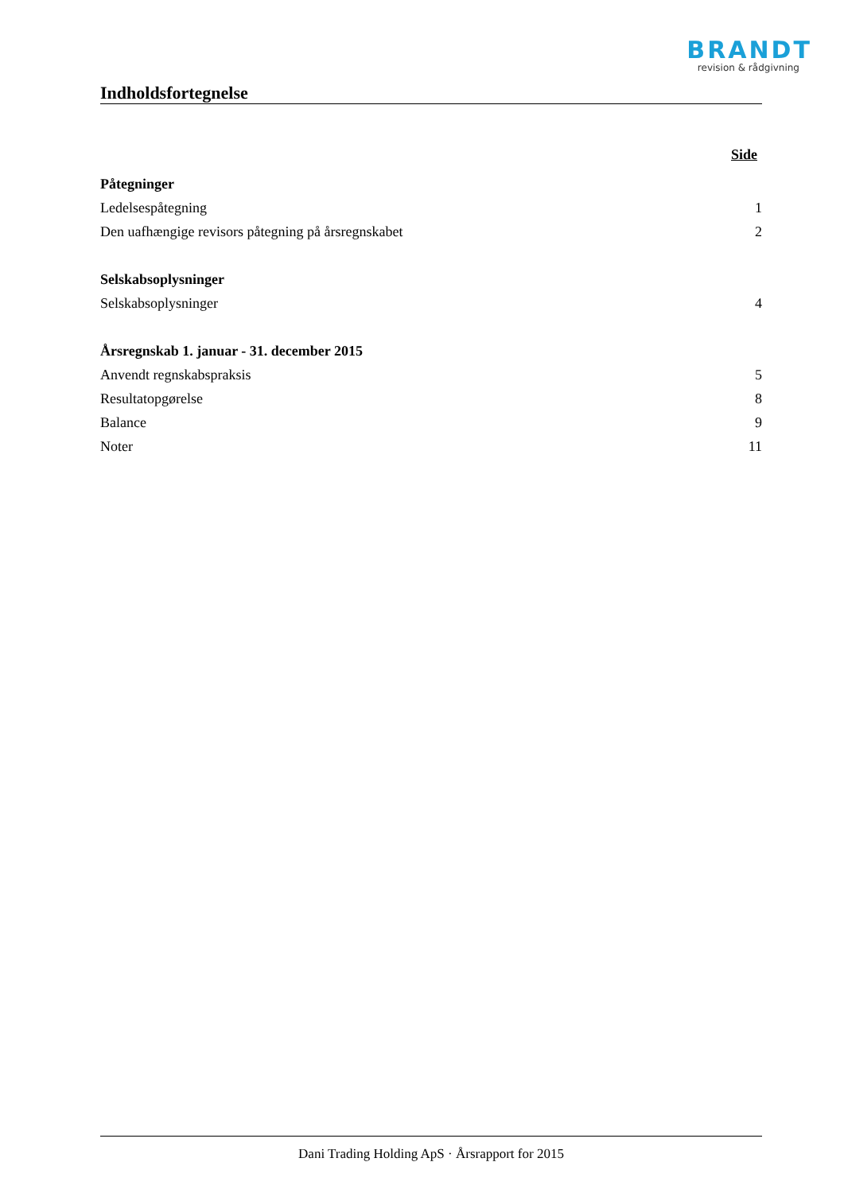BRANDT
revision & rådgivning
Indholdsfortegnelse
Side
Påtegninger
Ledelsespåtegning 1
Den uafhængige revisors påtegning på årsregnskabet 2
Selskabsoplysninger
Selskabsoplysninger 4
Årsregnskab 1. januar - 31. december 2015
Anvendt regnskabspraksis 5
Resultatopgørelse 8
Balance 9
Noter 11
Dani Trading Holding ApS · Årsrapport for 2015